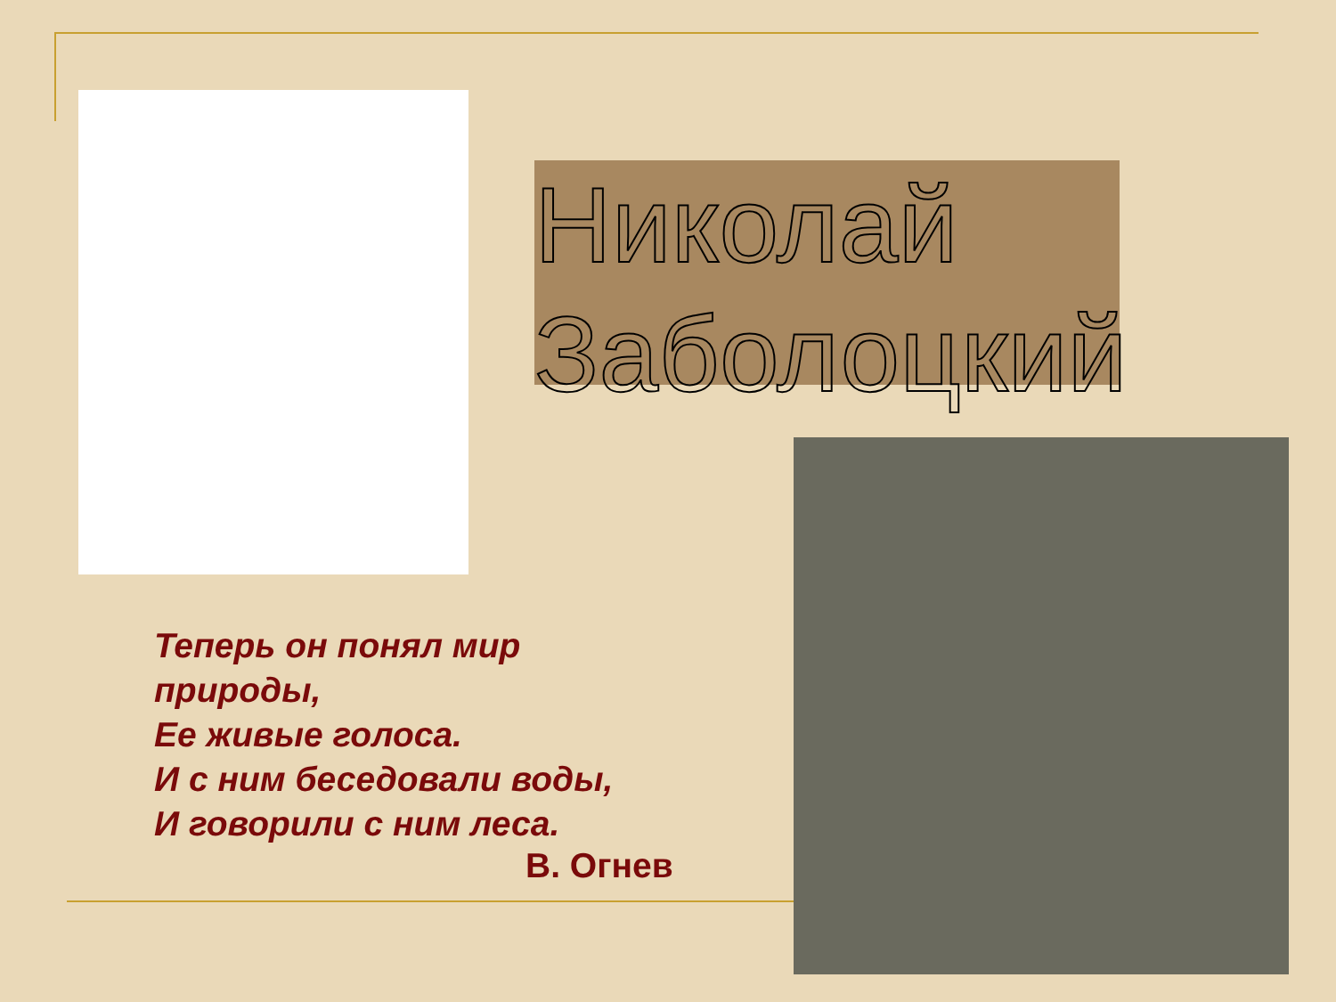Николай
Заболоцкий
Теперь он понял мир
природы,
Ее живые голоса.
И с ним беседовали воды,
И говорили с ним леса.
В. Огнев